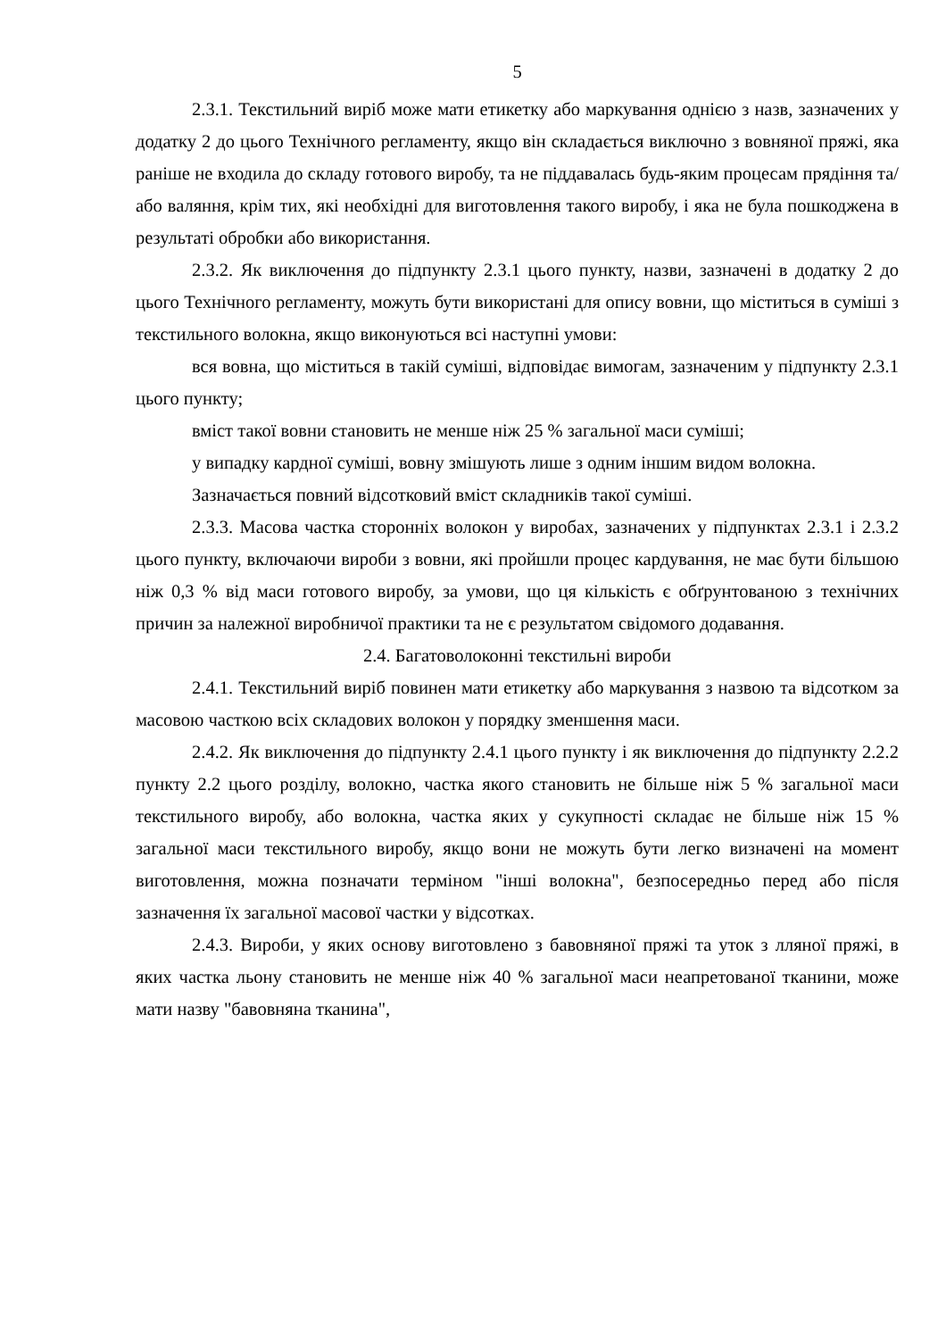5
2.3.1. Текстильний виріб може мати етикетку або маркування однією з назв, зазначених у додатку 2 до цього Технічного регламенту, якщо він складається виключно з вовняної пряжі, яка раніше не входила до складу готового виробу, та не піддавалась будь-яким процесам прядіння та/або валяння, крім тих, які необхідні для виготовлення такого виробу, і яка не була пошкоджена в результаті обробки або використання.
2.3.2. Як виключення до підпункту 2.3.1 цього пункту, назви, зазначені в додатку 2 до цього Технічного регламенту, можуть бути використані для опису вовни, що міститься в суміші з текстильного волокна, якщо виконуються всі наступні умови:
вся вовна, що міститься в такій суміші, відповідає вимогам, зазначеним у підпункту 2.3.1 цього пункту;
вміст такої вовни становить не менше ніж 25 % загальної маси суміші;
у випадку кардної суміші, вовну змішують лише з одним іншим видом волокна.
Зазначається повний відсотковий вміст складників такої суміші.
2.3.3. Масова частка сторонніх волокон у виробах, зазначених у підпунктах 2.3.1 і 2.3.2 цього пункту, включаючи вироби з вовни, які пройшли процес кардування, не має бути більшою ніж 0,3 % від маси готового виробу, за умови, що ця кількість є обґрунтованою з технічних причин за належної виробничої практики та не є результатом свідомого додавання.
2.4. Багатоволоконні текстильні вироби
2.4.1. Текстильний виріб повинен мати етикетку або маркування з назвою та відсотком за масовою часткою всіх складових волокон у порядку зменшення маси.
2.4.2. Як виключення до підпункту 2.4.1 цього пункту і як виключення до підпункту 2.2.2 пункту 2.2 цього розділу, волокно, частка якого становить не більше ніж 5 % загальної маси текстильного виробу, або волокна, частка яких у сукупності складає не більше ніж 15 % загальної маси текстильного виробу, якщо вони не можуть бути легко визначені на момент виготовлення, можна позначати терміном "інші волокна", безпосередньо перед або після зазначення їх загальної масової частки у відсотках.
2.4.3. Вироби, у яких основу виготовлено з бавовняної пряжі та уток з лляної пряжі, в яких частка льону становить не менше ніж 40 % загальної маси неапретованої тканини, може мати назву "бавовняна тканина",